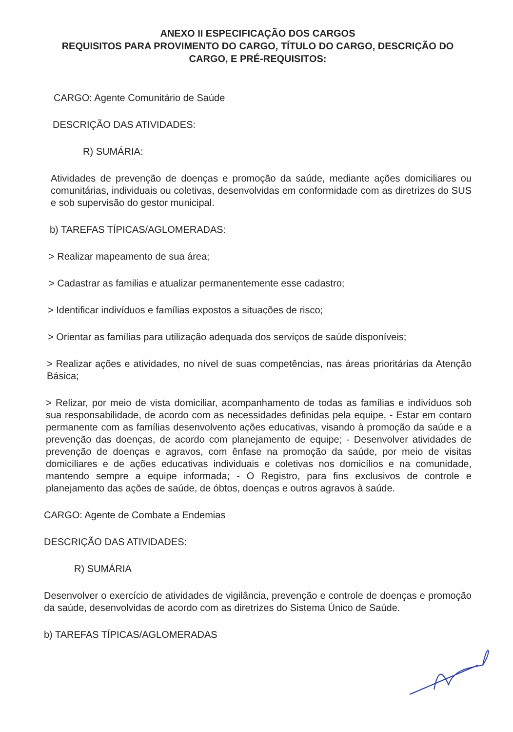ANEXO II ESPECIFICAÇÃO DOS CARGOS
REQUISITOS PARA PROVIMENTO DO CARGO, TÍTULO DO CARGO, DESCRIÇÃO DO CARGO, E PRÉ-REQUISITOS:
CARGO: Agente Comunitário de Saúde
DESCRIÇÃO DAS ATIVIDADES:
R) SUMÁRIA:
Atividades de prevenção de doenças e promoção da saúde, mediante ações domiciliares ou comunitárias, individuais ou coletivas, desenvolvidas em conformidade com as diretrizes do SUS e sob supervisão do gestor municipal.
b) TAREFAS TÍPICAS/AGLOMERADAS:
> Realizar mapeamento de sua área;
> Cadastrar as familias e atualizar permanentemente esse cadastro;
> Identificar indivíduos e famílias expostos a situações de risco;
> Orientar as famílias para utilização adequada dos serviços de saúde disponíveis;
> Realizar ações e atividades, no nível de suas competências, nas áreas prioritárias da Atenção Básica;
> Relizar, por meio de vista domiciliar, acompanhamento de todas as famílias e indivíduos sob sua responsabilidade, de acordo com as necessidades definidas pela equipe, - Estar em contaro permanente com as famílias desenvolvento ações educativas, visando à promoção da saúde e a prevenção das doenças, de acordo com planejamento de equipe; - Desenvolver atividades de prevenção de doenças e agravos, com ênfase na promoção da saúde, por meio de visitas domiciliares e de ações educativas individuais e coletivas nos domicílios e na comunidade, mantendo sempre a equipe informada; - O Registro, para fins exclusivos de controle e planejamento das ações de saúde, de óbtos, doenças e outros agravos à saúde.
CARGO: Agente de Combate a Endemias
DESCRIÇÃO DAS ATIVIDADES:
R) SUMÁRIA
Desenvolver o exercício de atividades de vigilância, prevenção e controle de doenças e promoção da saúde, desenvolvidas de acordo com as diretrizes do Sistema Único de Saúde.
b) TAREFAS TÍPICAS/AGLOMERADAS